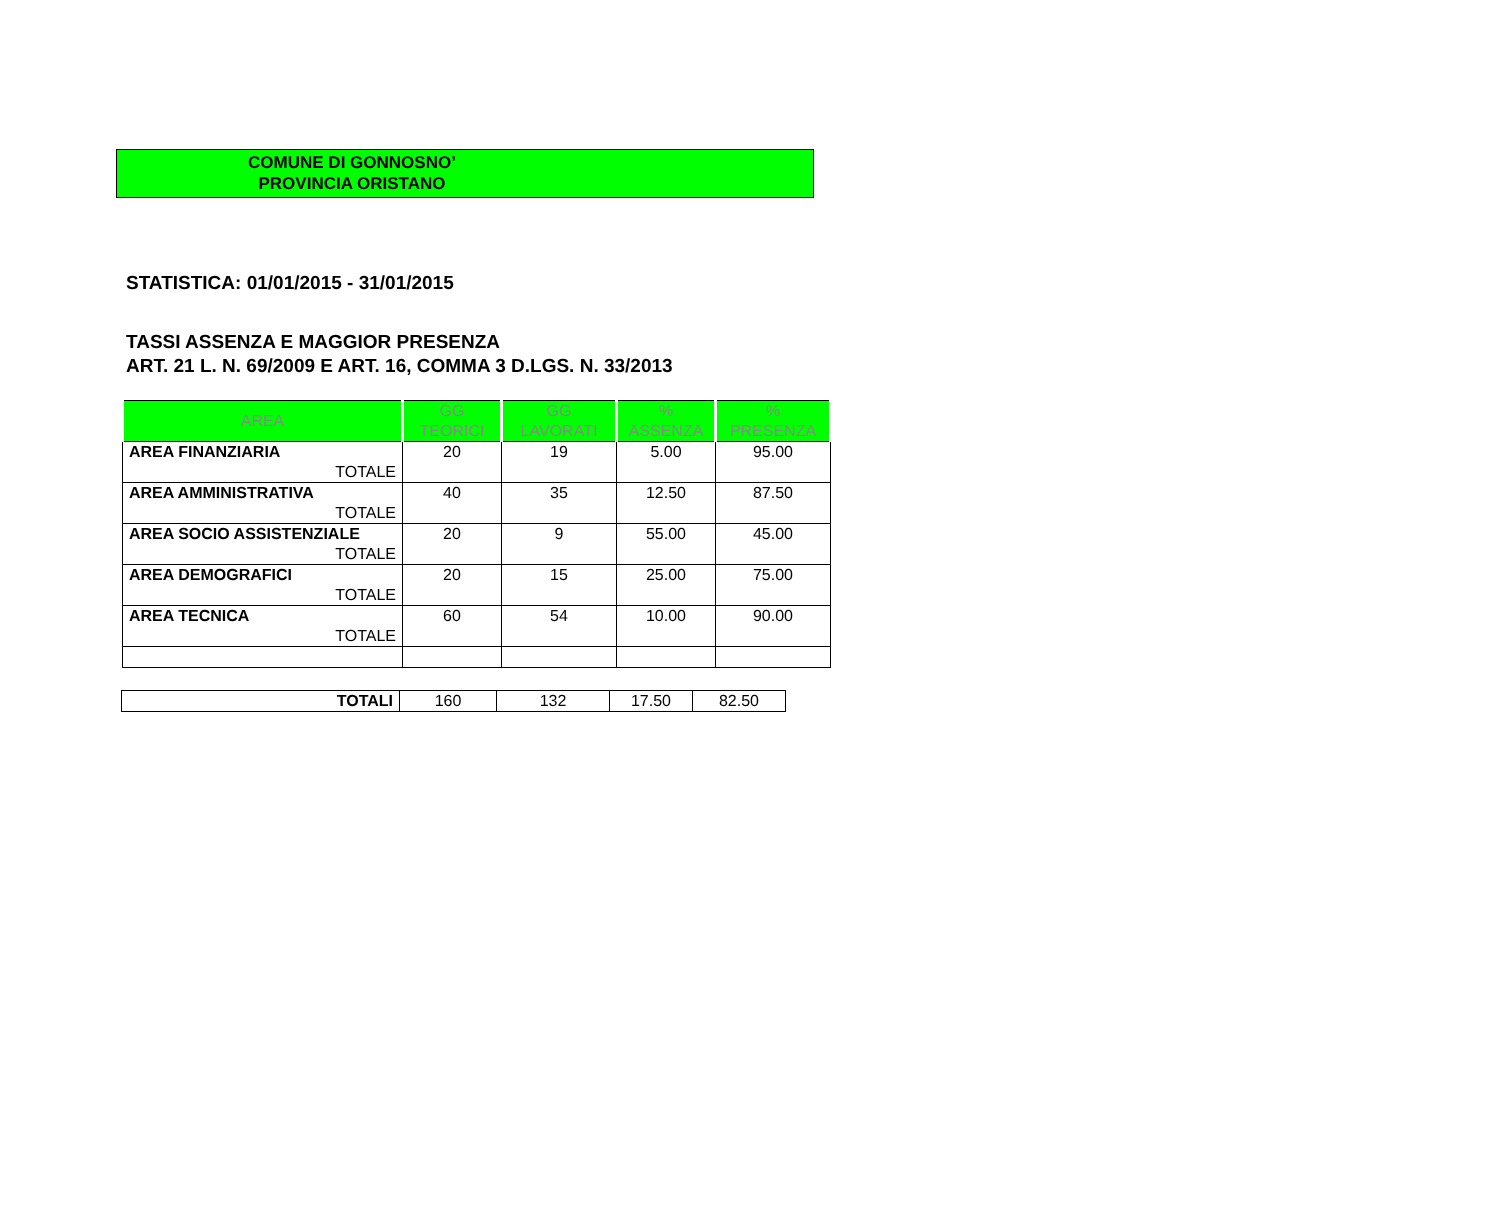COMUNE DI GONNOSNO’
PROVINCIA ORISTANO
STATISTICA: 01/01/2015 - 31/01/2015
TASSI ASSENZA E MAGGIOR PRESENZA
ART. 21 L. N. 69/2009 E ART. 16, COMMA 3 D.LGS. N. 33/2013
| AREA | GG TEORICI | GG LAVORATI | % ASSENZA | % PRESENZA |
| --- | --- | --- | --- | --- |
| AREA FINANZIARIA TOTALE | 20 | 19 | 5.00 | 95.00 |
| AREA AMMINISTRATIVA TOTALE | 40 | 35 | 12.50 | 87.50 |
| AREA SOCIO ASSISTENZIALE TOTALE | 20 | 9 | 55.00 | 45.00 |
| AREA DEMOGRAFICI TOTALE | 20 | 15 | 25.00 | 75.00 |
| AREA TECNICA TOTALE | 60 | 54 | 10.00 | 90.00 |
| TOTALI | 160 | 132 | 17.50 | 82.50 |